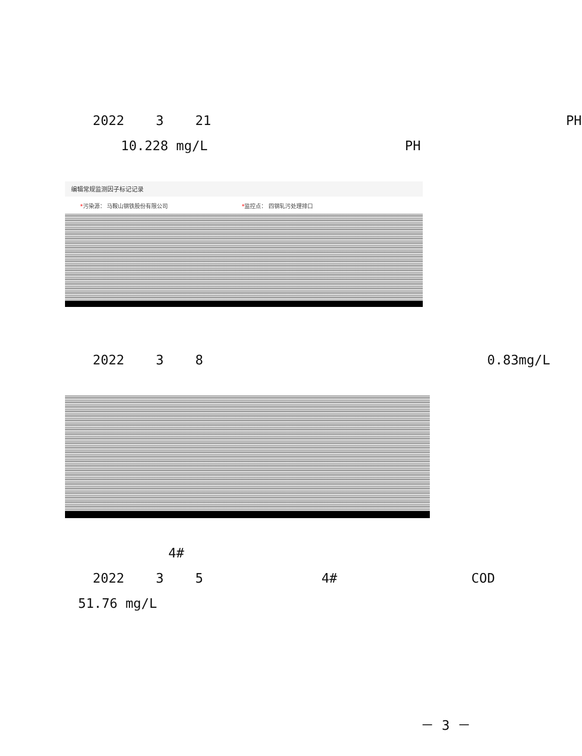2022 3 21 PH
10.228 mg/L PH
编辑常规监测因子标记记录
*污染源： 马鞍山钢铁股份有限公司 *监控点： 四钢轧污处理排口
2022 3 8 0.83mg/L
4#
2022 3 5 4# COD
51.76 mg/L
－ 3 －